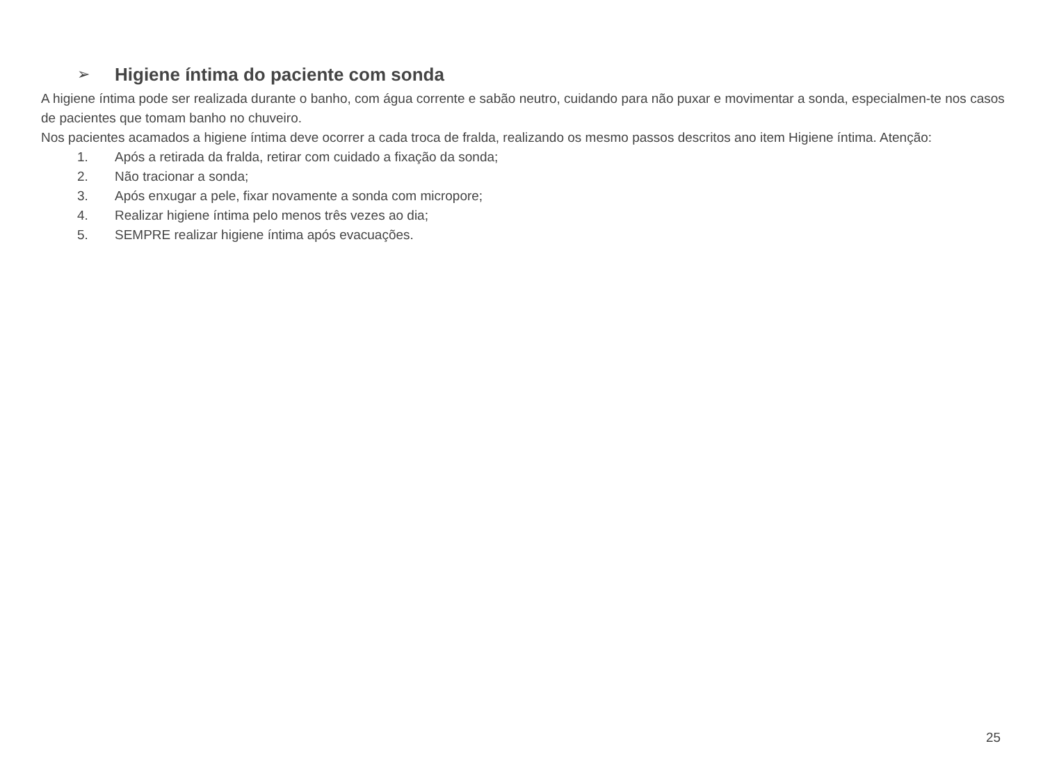➢ Higiene íntima do paciente com sonda
A higiene íntima pode ser realizada durante o banho, com água corrente e sabão neutro, cuidando para não puxar e movimentar a sonda, especialmen-te nos casos de pacientes que tomam banho no chuveiro.
Nos pacientes acamados a higiene íntima deve ocorrer a cada troca de fralda, realizando os mesmo passos descritos ano item Higiene íntima. Atenção:
1. Após a retirada da fralda, retirar com cuidado a fixação da sonda;
2. Não tracionar a sonda;
3. Após enxugar a pele, fixar novamente a sonda com micropore;
4. Realizar higiene íntima pelo menos três vezes ao dia;
5. SEMPRE realizar higiene íntima após evacuações.
25